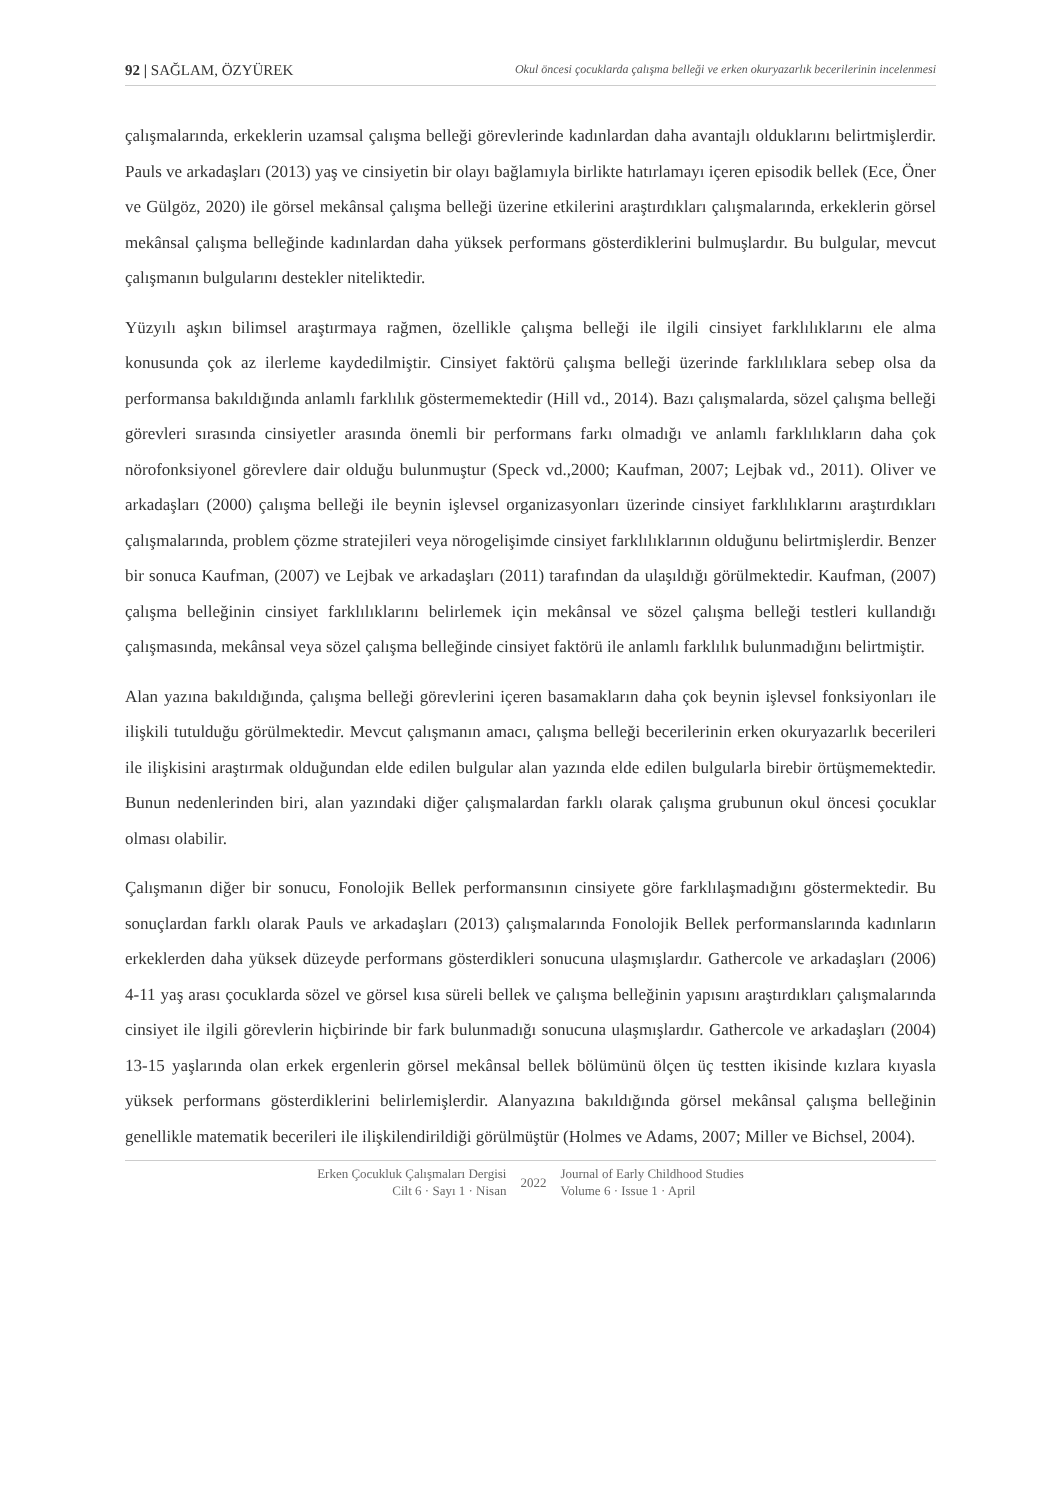92 | SAĞLAM, ÖZYÜREK Okul öncesi çocuklarda çalışma belleği ve erken okuryazarlık becerilerinin incelenmesi
çalışmalarında, erkeklerin uzamsal çalışma belleği görevlerinde kadınlardan daha avantajlı olduklarını belirtmişlerdir. Pauls ve arkadaşları (2013) yaş ve cinsiyetin bir olayı bağlamıyla birlikte hatırlamayı içeren episodik bellek (Ece, Öner ve Gülgöz, 2020) ile görsel mekânsal çalışma belleği üzerine etkilerini araştırdıkları çalışmalarında, erkeklerin görsel mekânsal çalışma belleğinde kadınlardan daha yüksek performans gösterdiklerini bulmuşlardır. Bu bulgular, mevcut çalışmanın bulgularını destekler niteliktedir.
Yüzyılı aşkın bilimsel araştırmaya rağmen, özellikle çalışma belleği ile ilgili cinsiyet farklılıklarını ele alma konusunda çok az ilerleme kaydedilmiştir. Cinsiyet faktörü çalışma belleği üzerinde farklılıklara sebep olsa da performansa bakıldığında anlamlı farklılık göstermemektedir (Hill vd., 2014). Bazı çalışmalarda, sözel çalışma belleği görevleri sırasında cinsiyetler arasında önemli bir performans farkı olmadığı ve anlamlı farklılıkların daha çok nörofonksiyonel görevlere dair olduğu bulunmuştur (Speck vd.,2000; Kaufman, 2007; Lejbak vd., 2011). Oliver ve arkadaşları (2000) çalışma belleği ile beynin işlevsel organizasyonları üzerinde cinsiyet farklılıklarını araştırdıkları çalışmalarında, problem çözme stratejileri veya nörogelişimde cinsiyet farklılıklarının olduğunu belirtmişlerdir. Benzer bir sonuca Kaufman, (2007) ve Lejbak ve arkadaşları (2011) tarafından da ulaşıldığı görülmektedir. Kaufman, (2007) çalışma belleğinin cinsiyet farklılıklarını belirlemek için mekânsal ve sözel çalışma belleği testleri kullandığı çalışmasında, mekânsal veya sözel çalışma belleğinde cinsiyet faktörü ile anlamlı farklılık bulunmadığını belirtmiştir.
Alan yazına bakıldığında, çalışma belleği görevlerini içeren basamakların daha çok beynin işlevsel fonksiyonları ile ilişkili tutulduğu görülmektedir. Mevcut çalışmanın amacı, çalışma belleği becerilerinin erken okuryazarlık becerileri ile ilişkisini araştırmak olduğundan elde edilen bulgular alan yazında elde edilen bulgularla birebir örtüşmemektedir. Bunun nedenlerinden biri, alan yazındaki diğer çalışmalardan farklı olarak çalışma grubunun okul öncesi çocuklar olması olabilir.
Çalışmanın diğer bir sonucu, Fonolojik Bellek performansının cinsiyete göre farklılaşmadığını göstermektedir. Bu sonuçlardan farklı olarak Pauls ve arkadaşları (2013) çalışmalarında Fonolojik Bellek performanslarında kadınların erkeklerden daha yüksek düzeyde performans gösterdikleri sonucuna ulaşmışlardır. Gathercole ve arkadaşları (2006) 4-11 yaş arası çocuklarda sözel ve görsel kısa süreli bellek ve çalışma belleğinin yapısını araştırdıkları çalışmalarında cinsiyet ile ilgili görevlerin hiçbirinde bir fark bulunmadığı sonucuna ulaşmışlardır. Gathercole ve arkadaşları (2004) 13-15 yaşlarında olan erkek ergenlerin görsel mekânsal bellek bölümünü ölçen üç testten ikisinde kızlara kıyasla yüksek performans gösterdiklerini belirlemişlerdir. Alanyazına bakıldığında görsel mekânsal çalışma belleğinin genellikle matematik becerileri ile ilişkilendirildiği görülmüştür (Holmes ve Adams, 2007; Miller ve Bichsel, 2004).
Erken Çocukluk Çalışmaları Dergisi
Cilt 6 · Sayı 1 · Nisan
2022 Journal of Early Childhood Studies
Volume 6 · Issue 1 · April